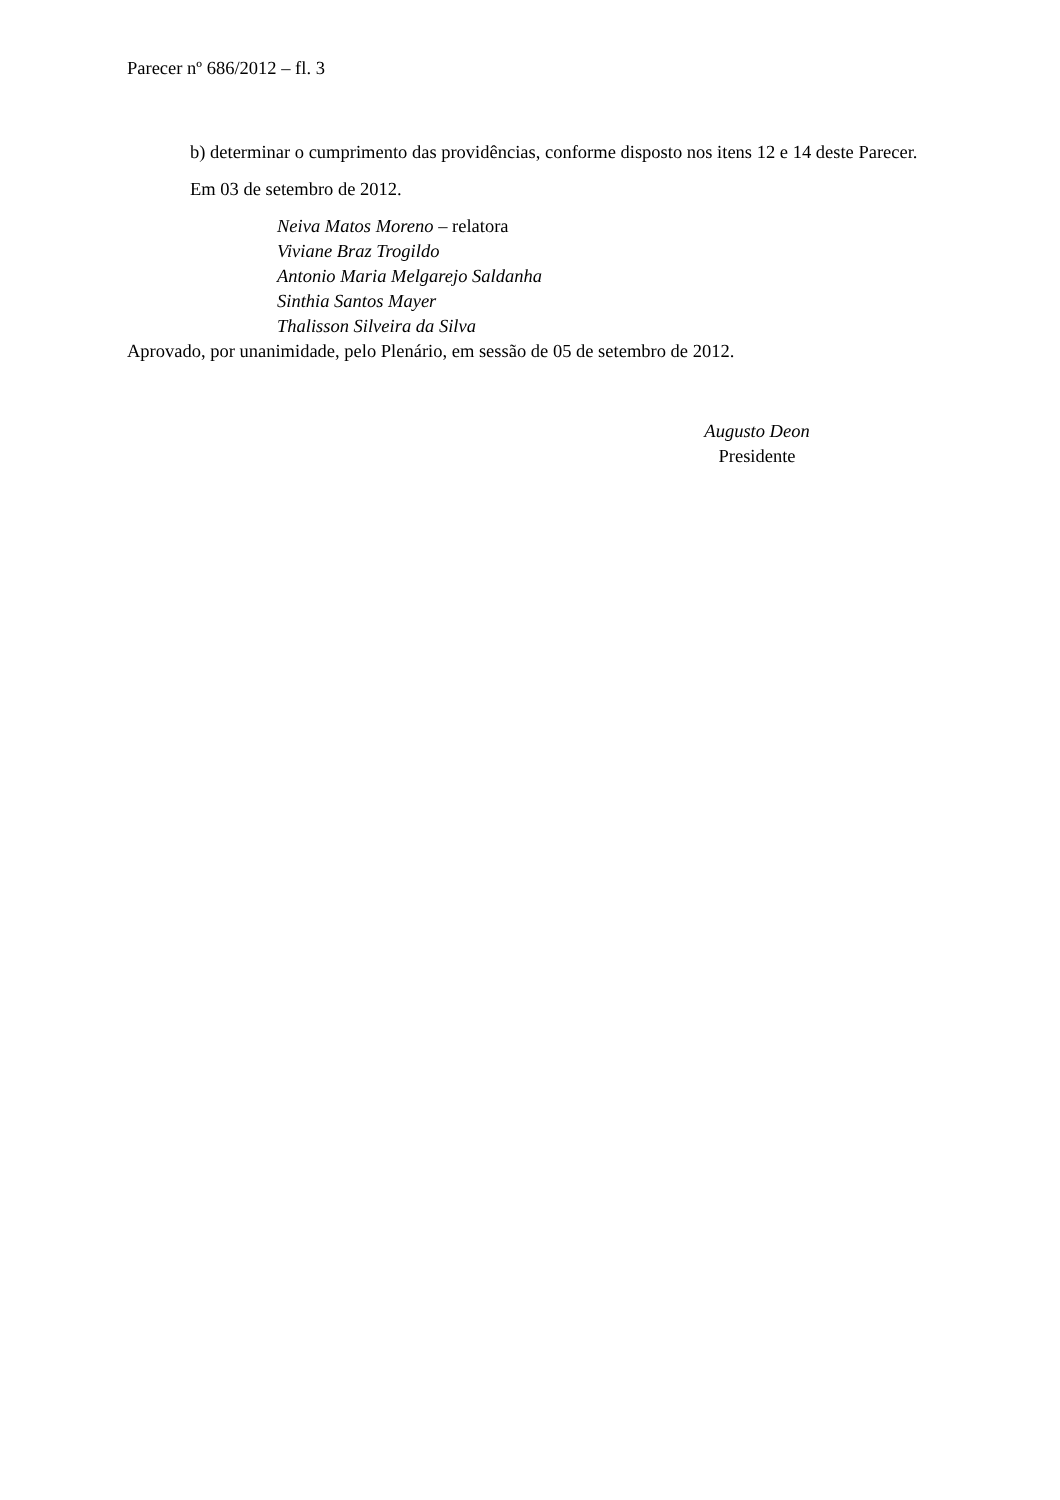Parecer nº 686/2012 – fl. 3
b) determinar o cumprimento das providências, conforme disposto nos itens 12 e 14 deste Parecer.
Em 03 de setembro de 2012.
Neiva Matos Moreno – relatora
Viviane Braz Trogildo
Antonio Maria Melgarejo Saldanha
Sinthia Santos Mayer
Thalisson Silveira da Silva
Aprovado, por unanimidade, pelo Plenário, em sessão de 05 de setembro de 2012.
Augusto Deon
Presidente